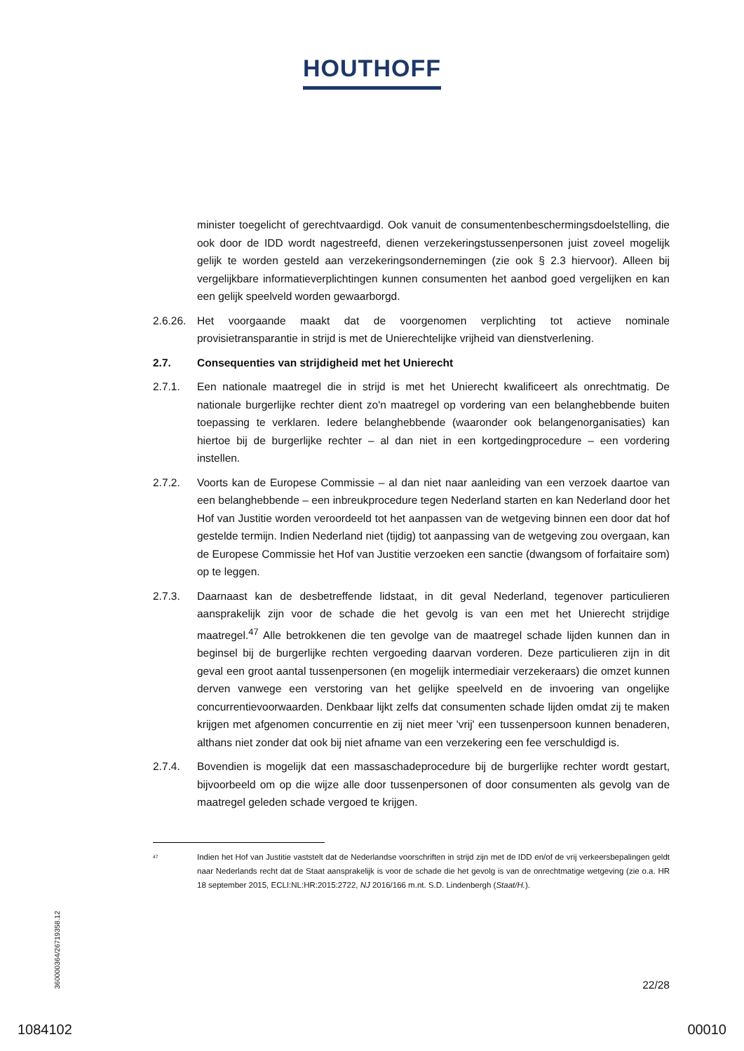HOUTHOFF
minister toegelicht of gerechtvaardigd. Ook vanuit de consumentenbeschermingsdoelstelling, die ook door de IDD wordt nagestreefd, dienen verzekeringstussenpersonen juist zoveel mogelijk gelijk te worden gesteld aan verzekeringsondernemingen (zie ook § 2.3 hiervoor). Alleen bij vergelijkbare informatieverplichtingen kunnen consumenten het aanbod goed vergelijken en kan een gelijk speelveld worden gewaarborgd.
2.6.26.
Het voorgaande maakt dat de voorgenomen verplichting tot actieve nominale provisietransparantie in strijd is met de Unierechtelijke vrijheid van dienstverlening.
2.7. Consequenties van strijdigheid met het Unierecht
2.7.1. Een nationale maatregel die in strijd is met het Unierecht kwalificeert als onrechtmatig. De nationale burgerlijke rechter dient zo'n maatregel op vordering van een belanghebbende buiten toepassing te verklaren. Iedere belanghebbende (waaronder ook belangenorganisaties) kan hiertoe bij de burgerlijke rechter – al dan niet in een kortgedingprocedure – een vordering instellen.
2.7.2. Voorts kan de Europese Commissie – al dan niet naar aanleiding van een verzoek daartoe van een belanghebbende – een inbreukprocedure tegen Nederland starten en kan Nederland door het Hof van Justitie worden veroordeeld tot het aanpassen van de wetgeving binnen een door dat hof gestelde termijn. Indien Nederland niet (tijdig) tot aanpassing van de wetgeving zou overgaan, kan de Europese Commissie het Hof van Justitie verzoeken een sanctie (dwangsom of forfaitaire som) op te leggen.
2.7.3. Daarnaast kan de desbetreffende lidstaat, in dit geval Nederland, tegenover particulieren aansprakelijk zijn voor de schade die het gevolg is van een met het Unierecht strijdige maatregel.<sup>47</sup> Alle betrokkenen die ten gevolge van de maatregel schade lijden kunnen dan in beginsel bij de burgerlijke rechten vergoeding daarvan vorderen. Deze particulieren zijn in dit geval een groot aantal tussenpersonen (en mogelijk intermediair verzekeraars) die omzet kunnen derven vanwege een verstoring van het gelijke speelveld en de invoering van ongelijke concurrentievoorwaarden. Denkbaar lijkt zelfs dat consumenten schade lijden omdat zij te maken krijgen met afgenomen concurrentie en zij niet meer 'vrij' een tussenpersoon kunnen benaderen, althans niet zonder dat ook bij niet afname van een verzekering een fee verschuldigd is.
2.7.4. Bovendien is mogelijk dat een massaschadeprocedure bij de burgerlijke rechter wordt gestart, bijvoorbeeld om op die wijze alle door tussenpersonen of door consumenten als gevolg van de maatregel geleden schade vergoed te krijgen.
<sup>47</sup>
Indien het Hof van Justitie vaststelt dat de Nederlandse voorschriften in strijd zijn met de IDD en/of de vrij verkeersbepalingen geldt naar Nederlands recht dat de Staat aansprakelijk is voor de schade die het gevolg is van de onrechtmatige wetgeving (zie o.a. HR 18 september 2015, ECLI:NL:HR:2015:2722, NJ 2016/166 m.nt. S.D. Lindenbergh (Staat/H.).
22/28
360000364/26719358.12
1084102 00010